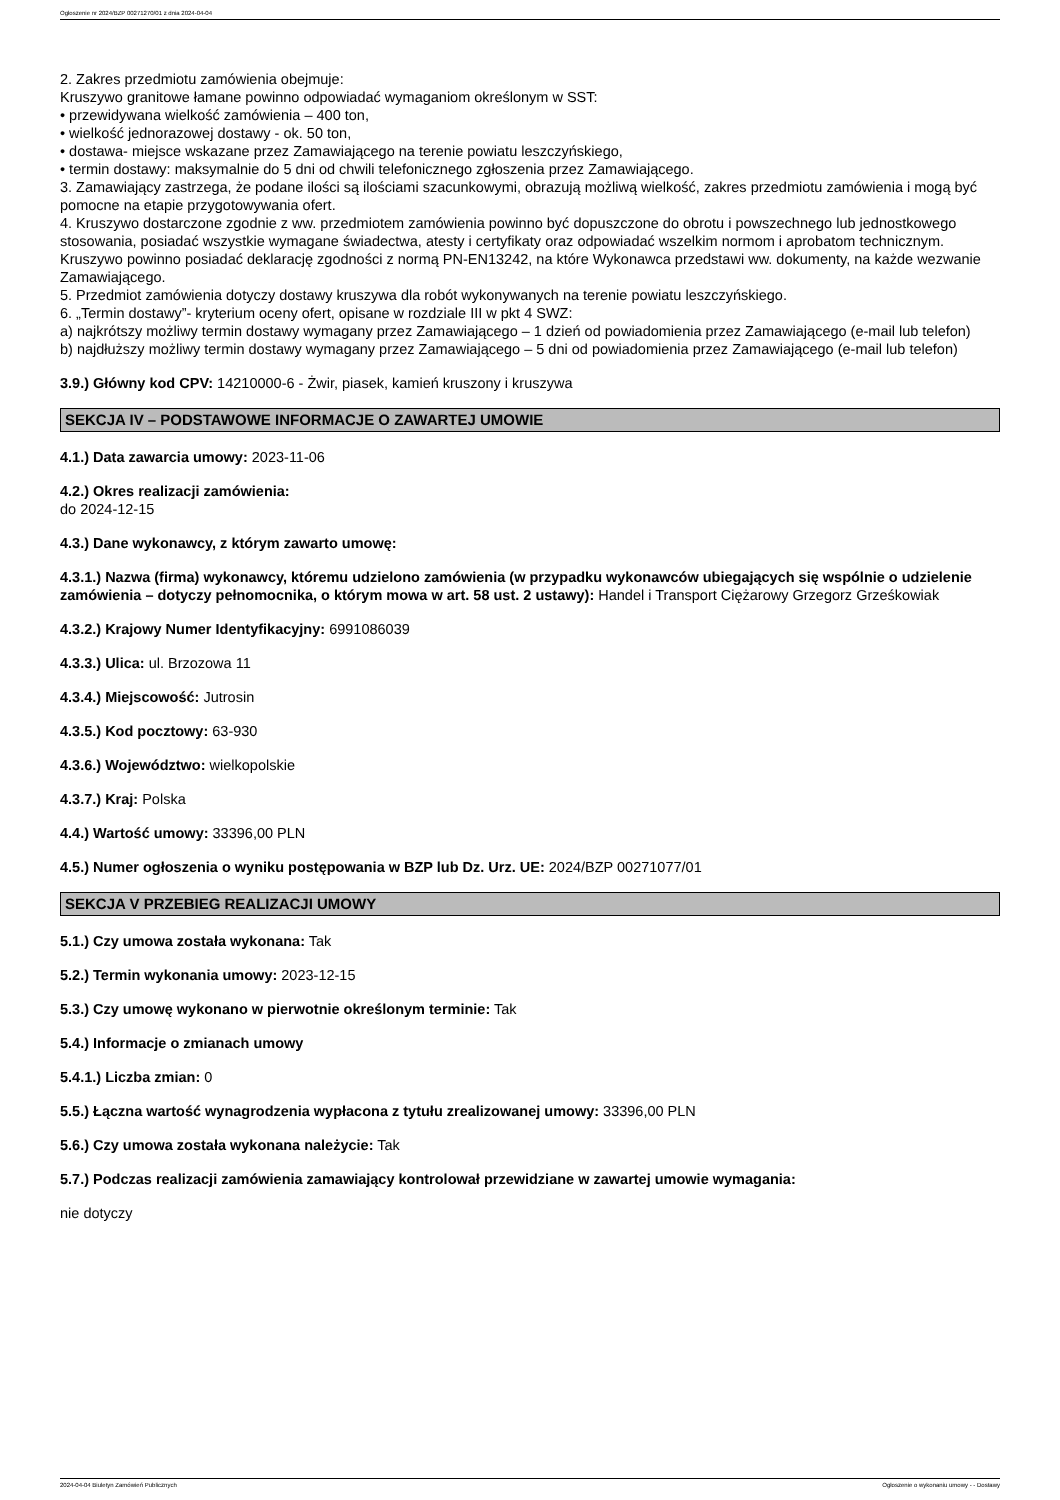Ogłoszenie nr 2024/BZP 00271270/01 z dnia 2024-04-04
2. Zakres przedmiotu zamówienia obejmuje:
Kruszywo granitowe łamane powinno odpowiadać wymaganiom określonym w SST:
• przewidywana wielkość zamówienia – 400 ton,
• wielkość jednorazowej dostawy - ok. 50 ton,
• dostawa- miejsce wskazane przez Zamawiającego na terenie powiatu leszczyńskiego,
• termin dostawy: maksymalnie do 5 dni od chwili telefonicznego zgłoszenia przez Zamawiającego.
3. Zamawiający zastrzega, że podane ilości są ilościami szacunkowymi, obrazują możliwą wielkość, zakres przedmiotu zamówienia i mogą być pomocne na etapie przygotowywania ofert.
4. Kruszywo dostarczone zgodnie z ww. przedmiotem zamówienia powinno być dopuszczone do obrotu i powszechnego lub jednostkowego stosowania, posiadać wszystkie wymagane świadectwa, atesty i certyfikaty oraz odpowiadać wszelkim normom i aprobatom technicznym. Kruszywo powinno posiadać deklarację zgodności z normą PN-EN13242, na które Wykonawca przedstawi ww. dokumenty, na każde wezwanie Zamawiającego.
5. Przedmiot zamówienia dotyczy dostawy kruszywa dla robót wykonywanych na terenie powiatu leszczyńskiego.
6. „Termin dostawy”- kryterium oceny ofert, opisane w rozdziale III w pkt 4 SWZ:
a) najkrótszy możliwy termin dostawy wymagany przez Zamawiającego – 1 dzień od powiadomienia przez Zamawiającego (e-mail lub telefon)
b) najdłuższy możliwy termin dostawy wymagany przez Zamawiającego – 5 dni od powiadomienia przez Zamawiającego (e-mail lub telefon)
3.9.) Główny kod CPV: 14210000-6 - Żwir, piasek, kamień kruszony i kruszywa
SEKCJA IV – PODSTAWOWE INFORMACJE O ZAWARTEJ UMOWIE
4.1.) Data zawarcia umowy: 2023-11-06
4.2.) Okres realizacji zamówienia:
do 2024-12-15
4.3.) Dane wykonawcy, z którym zawarto umowę:
4.3.1.) Nazwa (firma) wykonawcy, któremu udzielono zamówienia (w przypadku wykonawców ubiegających się wspólnie o udzielenie zamówienia – dotyczy pełnomocnika, o którym mowa w art. 58 ust. 2 ustawy): Handel i Transport Ciężarowy Grzegorz Grześkowiak
4.3.2.) Krajowy Numer Identyfikacyjny: 6991086039
4.3.3.) Ulica: ul. Brzozowa 11
4.3.4.) Miejscowość: Jutrosin
4.3.5.) Kod pocztowy: 63-930
4.3.6.) Województwo: wielkopolskie
4.3.7.) Kraj: Polska
4.4.) Wartość umowy: 33396,00 PLN
4.5.) Numer ogłoszenia o wyniku postępowania w BZP lub Dz. Urz. UE: 2024/BZP 00271077/01
SEKCJA V PRZEBIEG REALIZACJI UMOWY
5.1.) Czy umowa została wykonana: Tak
5.2.) Termin wykonania umowy: 2023-12-15
5.3.) Czy umowę wykonano w pierwotnie określonym terminie: Tak
5.4.) Informacje o zmianach umowy
5.4.1.) Liczba zmian: 0
5.5.) Łączna wartość wynagrodzenia wypłacona z tytułu zrealizowanej umowy: 33396,00 PLN
5.6.) Czy umowa została wykonana należycie: Tak
5.7.) Podczas realizacji zamówienia zamawiający kontrolował przewidziane w zawartej umowie wymagania:
nie dotyczy
2024-04-04 Biuletyn Zamówień Publicznych Ogłoszenie o wykonaniu umowy - - Dostawy